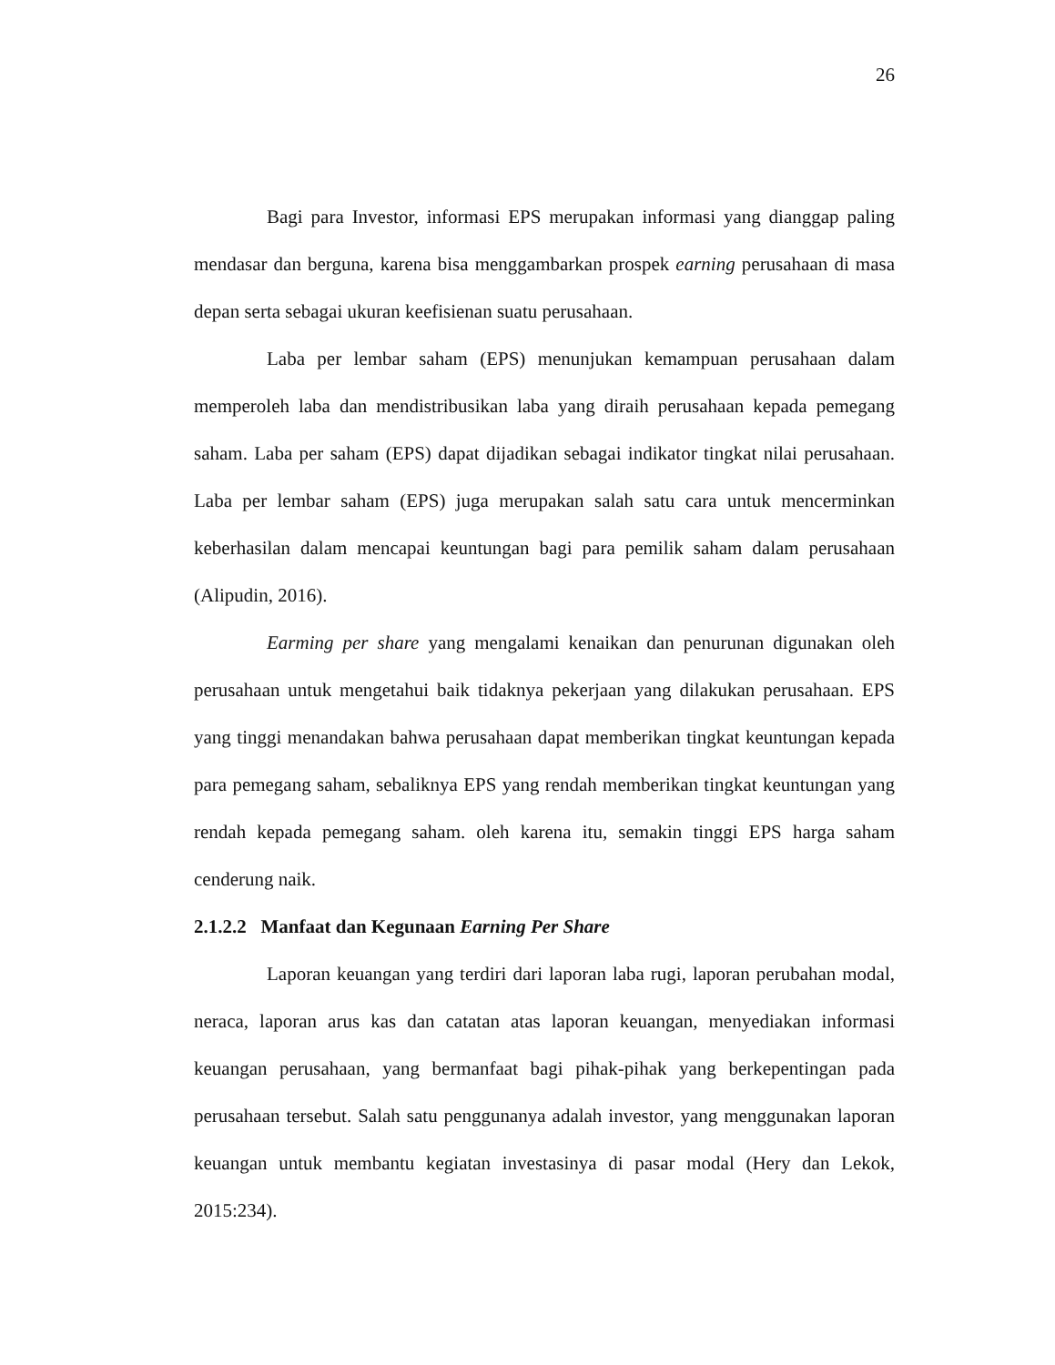26
Bagi para Investor, informasi EPS merupakan informasi yang dianggap paling mendasar dan berguna, karena bisa menggambarkan prospek earning perusahaan di masa depan serta sebagai ukuran keefisienan suatu perusahaan.
Laba per lembar saham (EPS) menunjukan kemampuan perusahaan dalam memperoleh laba dan mendistribusikan laba yang diraih perusahaan kepada pemegang saham. Laba per saham (EPS) dapat dijadikan sebagai indikator tingkat nilai perusahaan. Laba per lembar saham (EPS) juga merupakan salah satu cara untuk mencerminkan keberhasilan dalam mencapai keuntungan bagi para pemilik saham dalam perusahaan (Alipudin, 2016).
Earming per share yang mengalami kenaikan dan penurunan digunakan oleh perusahaan untuk mengetahui baik tidaknya pekerjaan yang dilakukan perusahaan. EPS yang tinggi menandakan bahwa perusahaan dapat memberikan tingkat keuntungan kepada para pemegang saham, sebaliknya EPS yang rendah memberikan tingkat keuntungan yang rendah kepada pemegang saham. oleh karena itu, semakin tinggi EPS harga saham cenderung naik.
2.1.2.2 Manfaat dan Kegunaan Earning Per Share
Laporan keuangan yang terdiri dari laporan laba rugi, laporan perubahan modal, neraca, laporan arus kas dan catatan atas laporan keuangan, menyediakan informasi keuangan perusahaan, yang bermanfaat bagi pihak-pihak yang berkepentingan pada perusahaan tersebut. Salah satu penggunanya adalah investor, yang menggunakan laporan keuangan untuk membantu kegiatan investasinya di pasar modal (Hery dan Lekok, 2015:234).